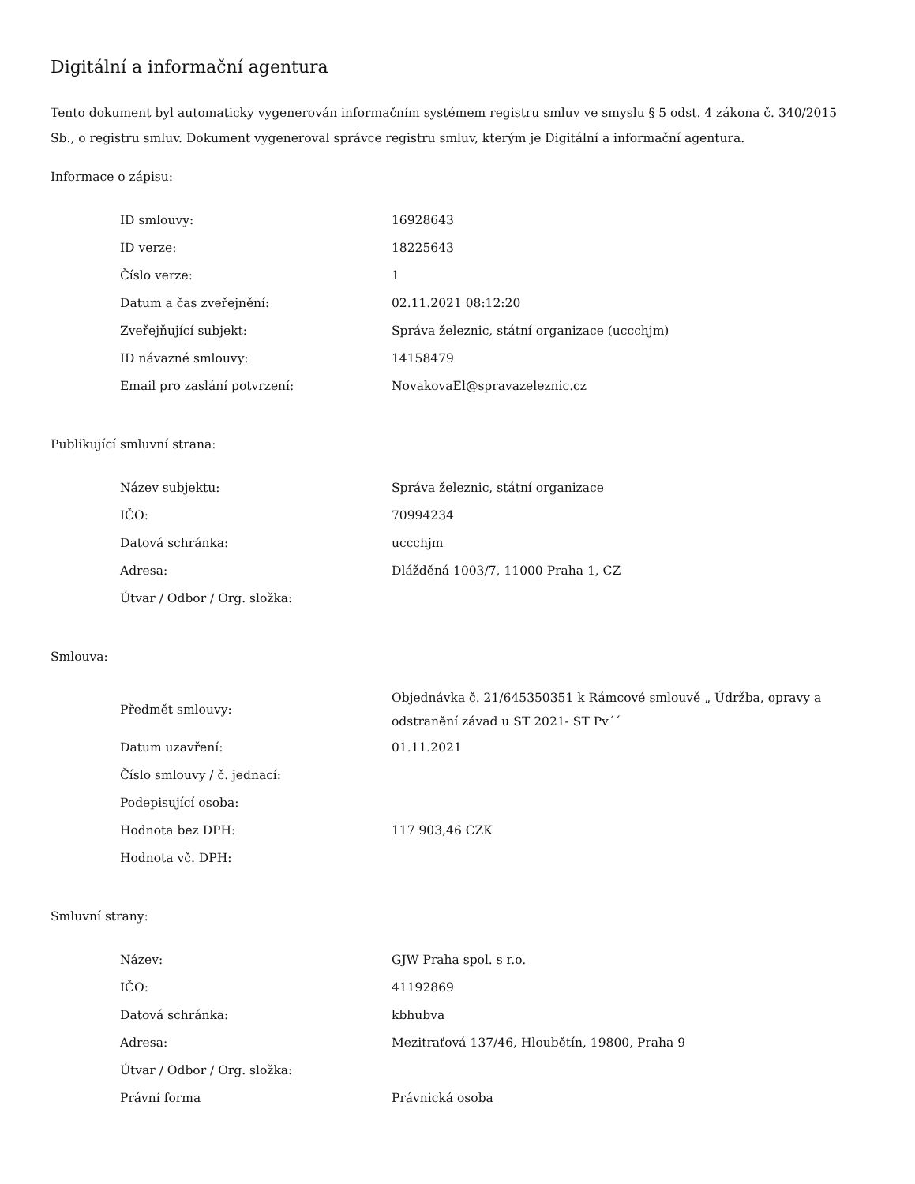Digitální a informační agentura
Tento dokument byl automaticky vygenerován informačním systémem registru smluv ve smyslu § 5 odst. 4 zákona č. 340/2015 Sb., o registru smluv. Dokument vygeneroval správce registru smluv, kterým je Digitální a informační agentura.
Informace o zápisu:
| ID smlouvy: | 16928643 |
| ID verze: | 18225643 |
| Číslo verze: | 1 |
| Datum a čas zveřejnění: | 02.11.2021 08:12:20 |
| Zveřejňující subjekt: | Správa železnic, státní organizace (uccchjm) |
| ID návazné smlouvy: | 14158479 |
| Email pro zaslání potvrzení: | NovakovaEl@spravazeleznic.cz |
Publikující smluvní strana:
| Název subjektu: | Správa železnic, státní organizace |
| IČO: | 70994234 |
| Datová schránka: | uccchjm |
| Adresa: | Dlážděná 1003/7, 11000 Praha 1, CZ |
| Útvar / Odbor / Org. složka: | |
Smlouva:
| Předmět smlouvy: | Objednávka č. 21/645350351 k Rámcové smlouvě „ Údržba, opravy a odstranění závad u ST 2021- ST Pv´´ |
| Datum uzavření: | 01.11.2021 |
| Číslo smlouvy / č. jednací: | |
| Podepisující osoba: | |
| Hodnota bez DPH: | 117 903,46 CZK |
| Hodnota vč. DPH: | |
Smluvní strany:
| Název: | GJW Praha spol. s r.o. |
| IČO: | 41192869 |
| Datová schránka: | kbhubva |
| Adresa: | Mezitraťová 137/46, Hloubětín, 19800, Praha 9 |
| Útvar / Odbor / Org. složka: | |
| Právní forma | Právnická osoba |